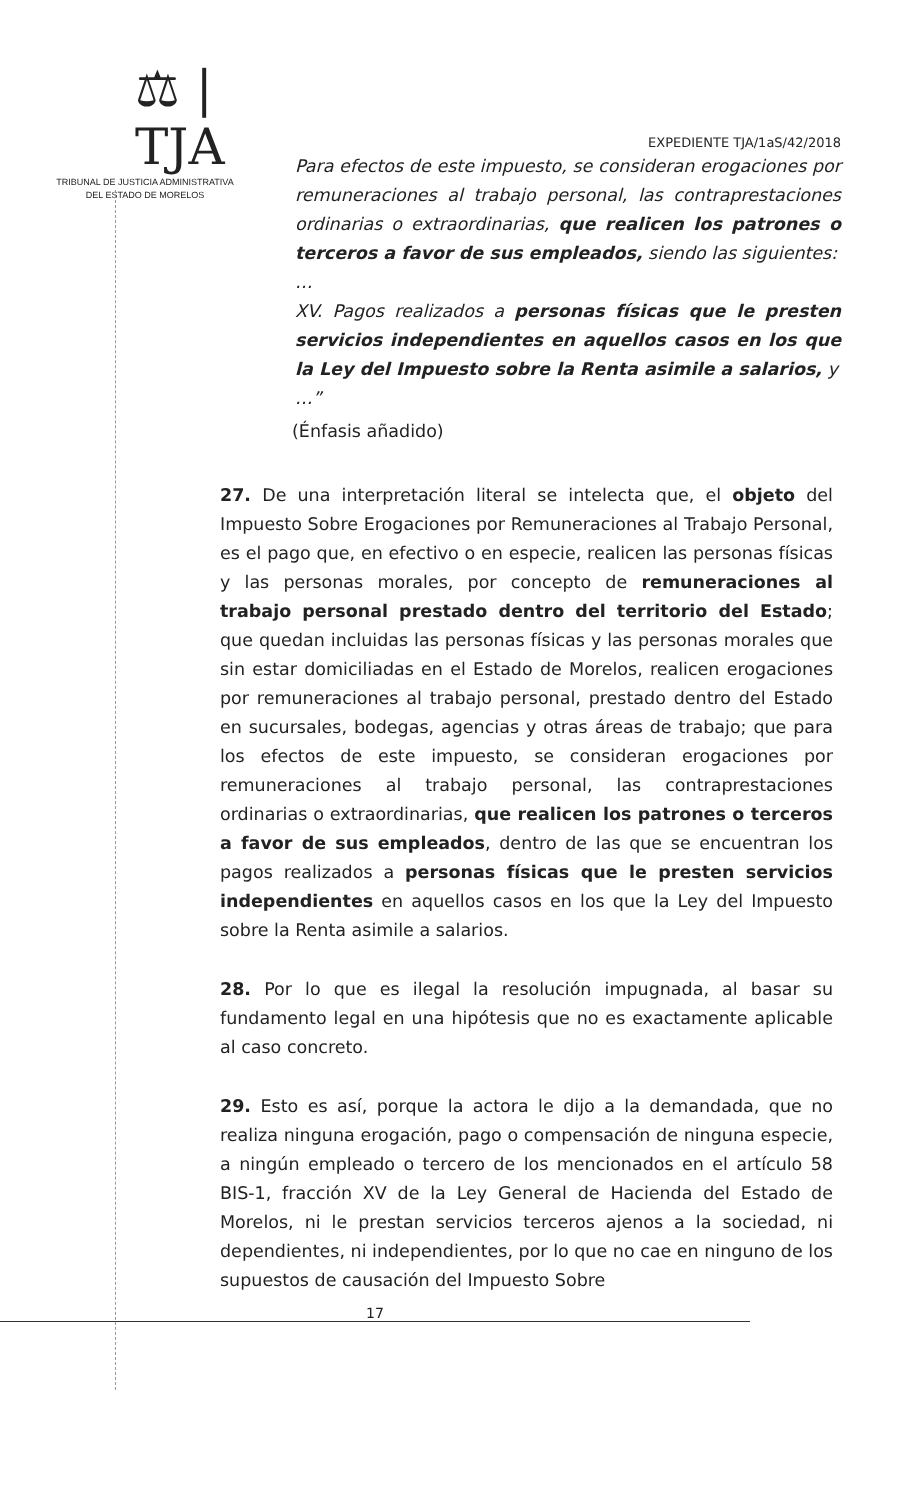⚖ | TJA
TRIBUNAL DE JUSTICIA ADMINISTRATIVA
DEL ESTADO DE MORELOS
EXPEDIENTE TJA/1aS/42/2018
Para efectos de este impuesto, se consideran erogaciones por remuneraciones al trabajo personal, las contraprestaciones ordinarias o extraordinarias, que realicen los patrones o terceros a favor de sus empleados, siendo las siguientes:
…
XV. Pagos realizados a personas físicas que le presten servicios independientes en aquellos casos en los que la Ley del Impuesto sobre la Renta asimile a salarios, y
…”
(Énfasis añadido)
27. De una interpretación literal se intelecta que, el objeto del Impuesto Sobre Erogaciones por Remuneraciones al Trabajo Personal, es el pago que, en efectivo o en especie, realicen las personas físicas y las personas morales, por concepto de remuneraciones al trabajo personal prestado dentro del territorio del Estado; que quedan incluidas las personas físicas y las personas morales que sin estar domiciliadas en el Estado de Morelos, realicen erogaciones por remuneraciones al trabajo personal, prestado dentro del Estado en sucursales, bodegas, agencias y otras áreas de trabajo; que para los efectos de este impuesto, se consideran erogaciones por remuneraciones al trabajo personal, las contraprestaciones ordinarias o extraordinarias, que realicen los patrones o terceros a favor de sus empleados, dentro de las que se encuentran los pagos realizados a personas físicas que le presten servicios independientes en aquellos casos en los que la Ley del Impuesto sobre la Renta asimile a salarios.
28. Por lo que es ilegal la resolución impugnada, al basar su fundamento legal en una hipótesis que no es exactamente aplicable al caso concreto.
29. Esto es así, porque la actora le dijo a la demandada, que no realiza ninguna erogación, pago o compensación de ninguna especie, a ningún empleado o tercero de los mencionados en el artículo 58 BIS-1, fracción XV de la Ley General de Hacienda del Estado de Morelos, ni le prestan servicios terceros ajenos a la sociedad, ni dependientes, ni independientes, por lo que no cae en ninguno de los supuestos de causación del Impuesto Sobre
17